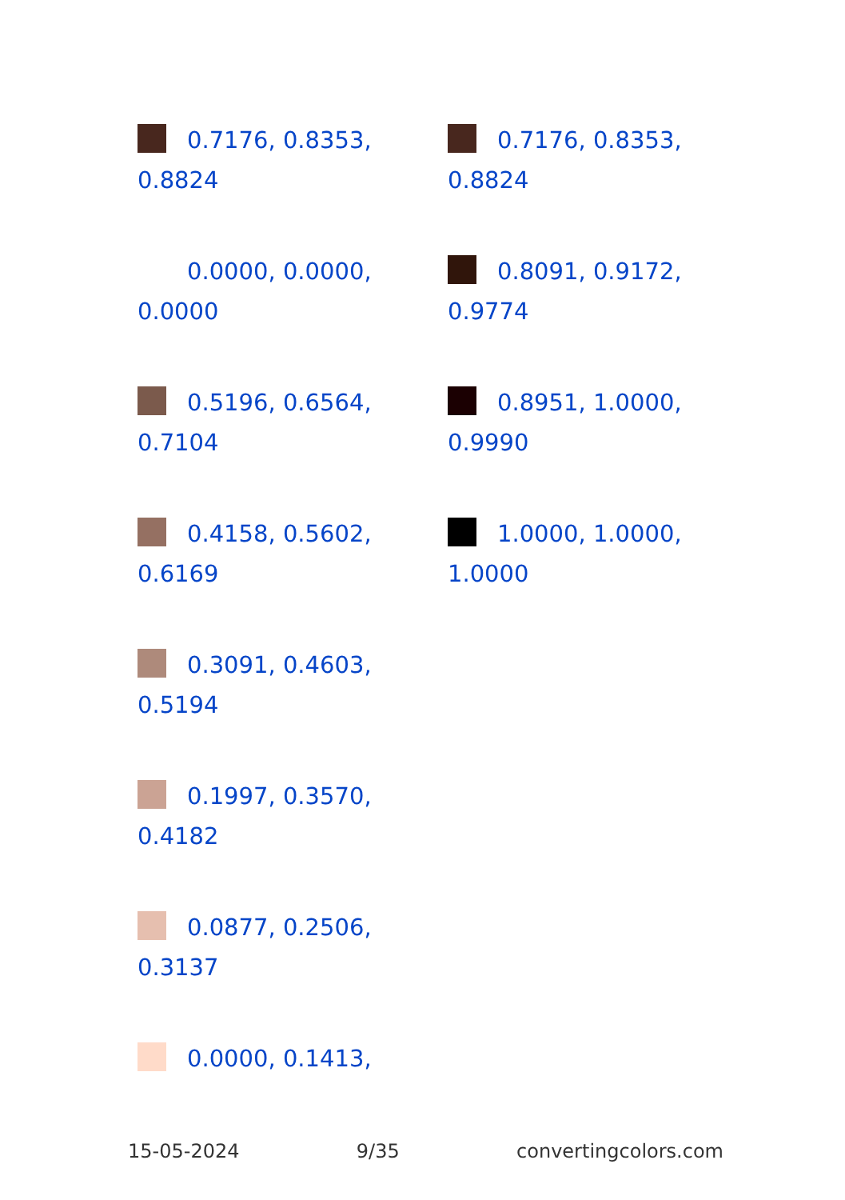0.7176, 0.8353, 0.8824
0.0000, 0.0000, 0.0000
0.5196, 0.6564, 0.7104
0.4158, 0.5602, 0.6169
0.3091, 0.4603, 0.5194
0.1997, 0.3570, 0.4182
0.0877, 0.2506, 0.3137
0.0000, 0.1413,
0.7176, 0.8353, 0.8824
0.8091, 0.9172, 0.9774
0.8951, 1.0000, 0.9990
1.0000, 1.0000, 1.0000
15-05-2024 9/35 convertingcolors.com